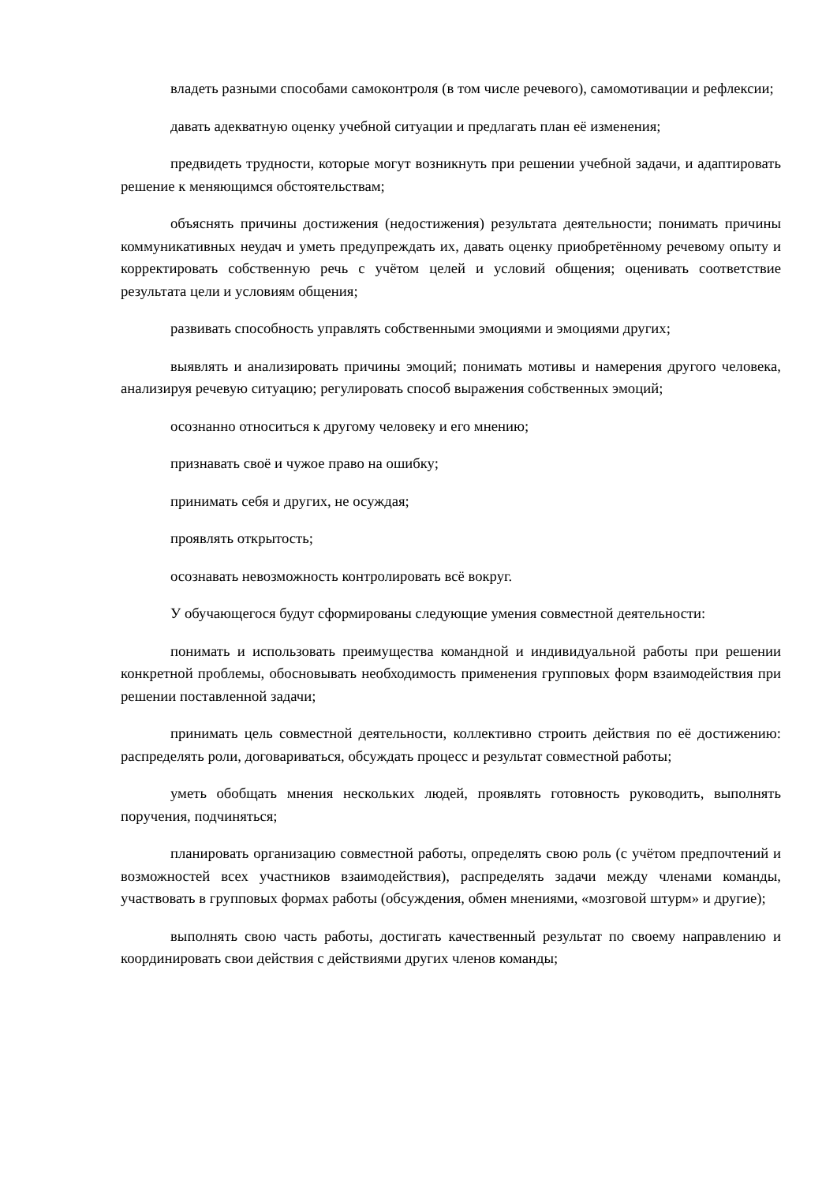владеть разными способами самоконтроля (в том числе речевого), самомотивации и рефлексии;
давать адекватную оценку учебной ситуации и предлагать план её изменения;
предвидеть трудности, которые могут возникнуть при решении учебной задачи, и адаптировать решение к меняющимся обстоятельствам;
объяснять причины достижения (недостижения) результата деятельности; понимать причины коммуникативных неудач и уметь предупреждать их, давать оценку приобретённому речевому опыту и корректировать собственную речь с учётом целей и условий общения; оценивать соответствие результата цели и условиям общения;
развивать способность управлять собственными эмоциями и эмоциями других;
выявлять и анализировать причины эмоций; понимать мотивы и намерения другого человека, анализируя речевую ситуацию; регулировать способ выражения собственных эмоций;
осознанно относиться к другому человеку и его мнению;
признавать своё и чужое право на ошибку;
принимать себя и других, не осуждая;
проявлять открытость;
осознавать невозможность контролировать всё вокруг.
У обучающегося будут сформированы следующие умения совместной деятельности:
понимать и использовать преимущества командной и индивидуальной работы при решении конкретной проблемы, обосновывать необходимость применения групповых форм взаимодействия при решении поставленной задачи;
принимать цель совместной деятельности, коллективно строить действия по её достижению: распределять роли, договариваться, обсуждать процесс и результат совместной работы;
уметь обобщать мнения нескольких людей, проявлять готовность руководить, выполнять поручения, подчиняться;
планировать организацию совместной работы, определять свою роль (с учётом предпочтений и возможностей всех участников взаимодействия), распределять задачи между членами команды, участвовать в групповых формах работы (обсуждения, обмен мнениями, «мозговой штурм» и другие);
выполнять свою часть работы, достигать качественный результат по своему направлению и координировать свои действия с действиями других членов команды;